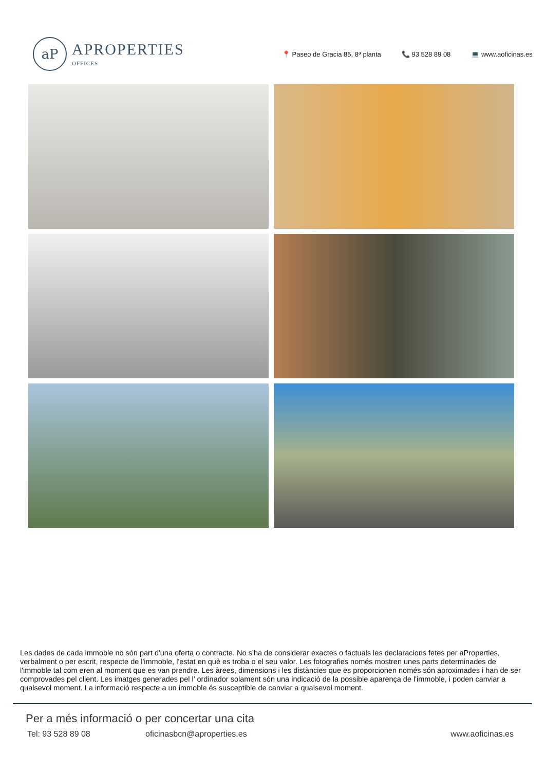aP
APROPERTIES
OFFICES
📍 Paseo de Gracia 85, 8ª planta 📞 93 528 89 08 💻 www.aoficinas.es
Les dades de cada immoble no són part d'una oferta o contracte. No s’ha de considerar exactes o factuals les declaracions fetes per aProperties, verbalment o per escrit, respecte de l'immoble, l'estat en què es troba o el seu valor. Les fotografies només mostren unes parts determinades de l'immoble tal com eren al moment que es van prendre. Les àrees, dimensions i les distàncies que es proporcionen només són aproximades i han de ser comprovades pel client. Les imatges generades pel l’ ordinador solament són una indicació de la possible aparença de l'immoble, i poden canviar a qualsevol moment. La informació respecte a un immoble és susceptible de canviar a qualsevol moment.
Per a més informació o per concertar una cita
Tel: 93 528 89 08 oficinasbcn@aproperties.es www.aoficinas.es